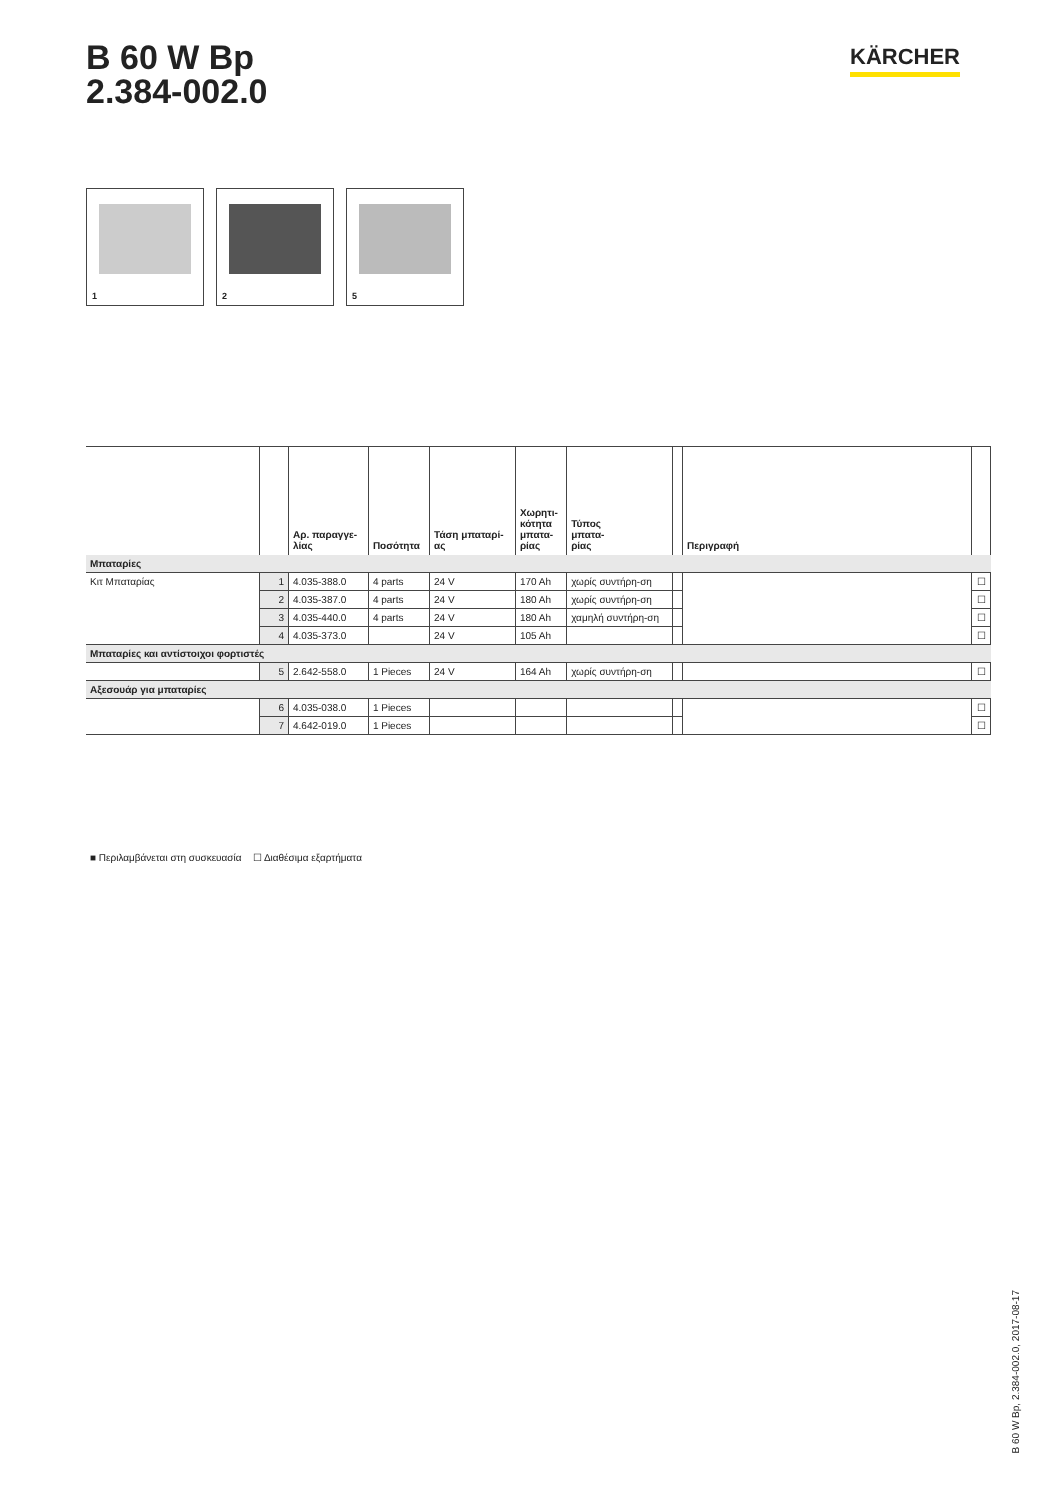B 60 W Bp
2.384-002.0
KÄRCHER
1
2
5
| | | Αρ. παραγγε- λίας | Ποσότητα | Τάση μπαταρί- ας | Χωρητι- κότητα μπατα- ρίας | Τύπος μπατα- ρίας | | Περιγραφή | |
| --- | --- | --- | --- | --- | --- | --- | --- | --- | --- |
| Μπαταρίες | | | | | | | | | |
| Κιτ Μπαταρίας | 1 | 4.035-388.0 | 4 parts | 24 V | 170 Ah | χωρίς συντήρη-ση | | | ☐ |
| | 2 | 4.035-387.0 | 4 parts | 24 V | 180 Ah | χωρίς συντήρη-ση | | | ☐ |
| | 3 | 4.035-440.0 | 4 parts | 24 V | 180 Ah | χαμηλή συντήρη-ση | | | ☐ |
| | 4 | 4.035-373.0 | | 24 V | 105 Ah | | | | ☐ |
| Μπαταρίες και αντίστοιχοι φορτιστές | | | | | | | | | |
| | 5 | 2.642-558.0 | 1 Pieces | 24 V | 164 Ah | χωρίς συντήρη-ση | | | ☐ |
| Αξεσουάρ για μπαταρίες | | | | | | | | | |
| | 6 | 4.035-038.0 | 1 Pieces | | | | | | ☐ |
| | 7 | 4.642-019.0 | 1 Pieces | | | | | | ☐ |
■ Περιλαμβάνεται στη συσκευασία ☐ Διαθέσιμα εξαρτήματα
B 60 W Bp, 2.384-002.0, 2017-08-17